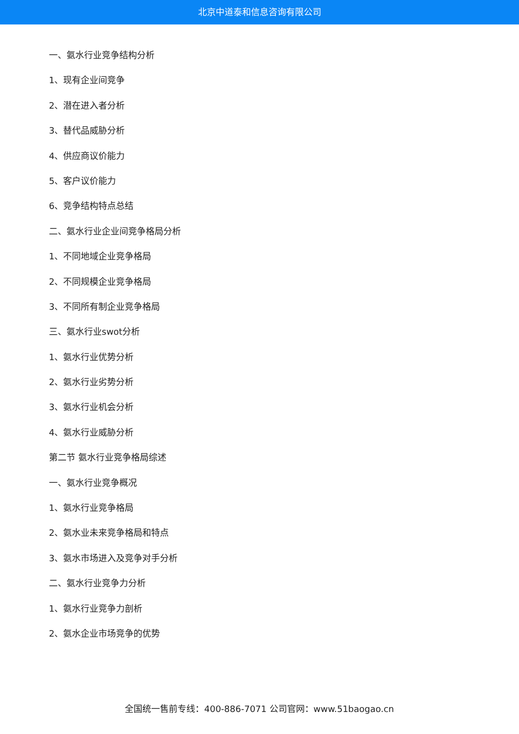北京中道泰和信息咨询有限公司
一、氨水行业竞争结构分析
1、现有企业间竞争
2、潜在进入者分析
3、替代品威胁分析
4、供应商议价能力
5、客户议价能力
6、竞争结构特点总结
二、氨水行业企业间竞争格局分析
1、不同地域企业竞争格局
2、不同规模企业竞争格局
3、不同所有制企业竞争格局
三、氨水行业swot分析
1、氨水行业优势分析
2、氨水行业劣势分析
3、氨水行业机会分析
4、氨水行业威胁分析
第二节 氨水行业竞争格局综述
一、氨水行业竞争概况
1、氨水行业竞争格局
2、氨水业未来竞争格局和特点
3、氨水市场进入及竞争对手分析
二、氨水行业竞争力分析
1、氨水行业竞争力剖析
2、氨水企业市场竞争的优势
全国统一售前专线：400-886-7071 公司官网：www.51baogao.cn